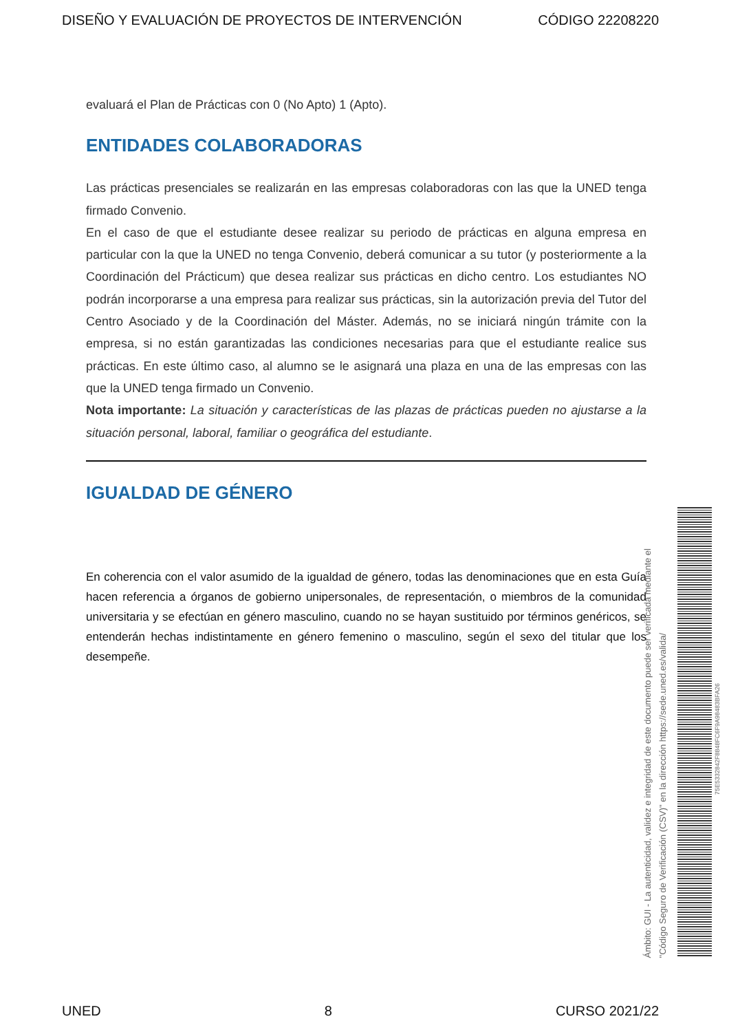DISEÑO Y EVALUACIÓN DE PROYECTOS DE INTERVENCIÓN CÓDIGO 22208220
evaluará el Plan de Prácticas con 0 (No Apto) 1 (Apto).
ENTIDADES COLABORADORAS
Las prácticas presenciales se realizarán en las empresas colaboradoras con las que la UNED tenga firmado Convenio.
En el caso de que el estudiante desee realizar su periodo de prácticas en alguna empresa en particular con la que la UNED no tenga Convenio, deberá comunicar a su tutor (y posteriormente a la Coordinación del Prácticum) que desea realizar sus prácticas en dicho centro. Los estudiantes NO podrán incorporarse a una empresa para realizar sus prácticas, sin la autorización previa del Tutor del Centro Asociado y de la Coordinación del Máster. Además, no se iniciará ningún trámite con la empresa, si no están garantizadas las condiciones necesarias para que el estudiante realice sus prácticas. En este último caso, al alumno se le asignará una plaza en una de las empresas con las que la UNED tenga firmado un Convenio.
Nota importante: La situación y características de las plazas de prácticas pueden no ajustarse a la situación personal, laboral, familiar o geográfica del estudiante.
IGUALDAD DE GÉNERO
En coherencia con el valor asumido de la igualdad de género, todas las denominaciones que en esta Guía hacen referencia a órganos de gobierno unipersonales, de representación, o miembros de la comunidad universitaria y se efectúan en género masculino, cuando no se hayan sustituido por términos genéricos, se entenderán hechas indistintamente en género femenino o masculino, según el sexo del titular que los desempeñe.
Ámbito: GUI - La autenticidad, validez e integridad de este documento puede ser verificada mediante el
"Código Seguro de Verificación (CSV)" en la dirección https://sede.uned.es/valida/
75E5332842F8848FC6F9A98483BFA26
UNED 8 CURSO 2021/22